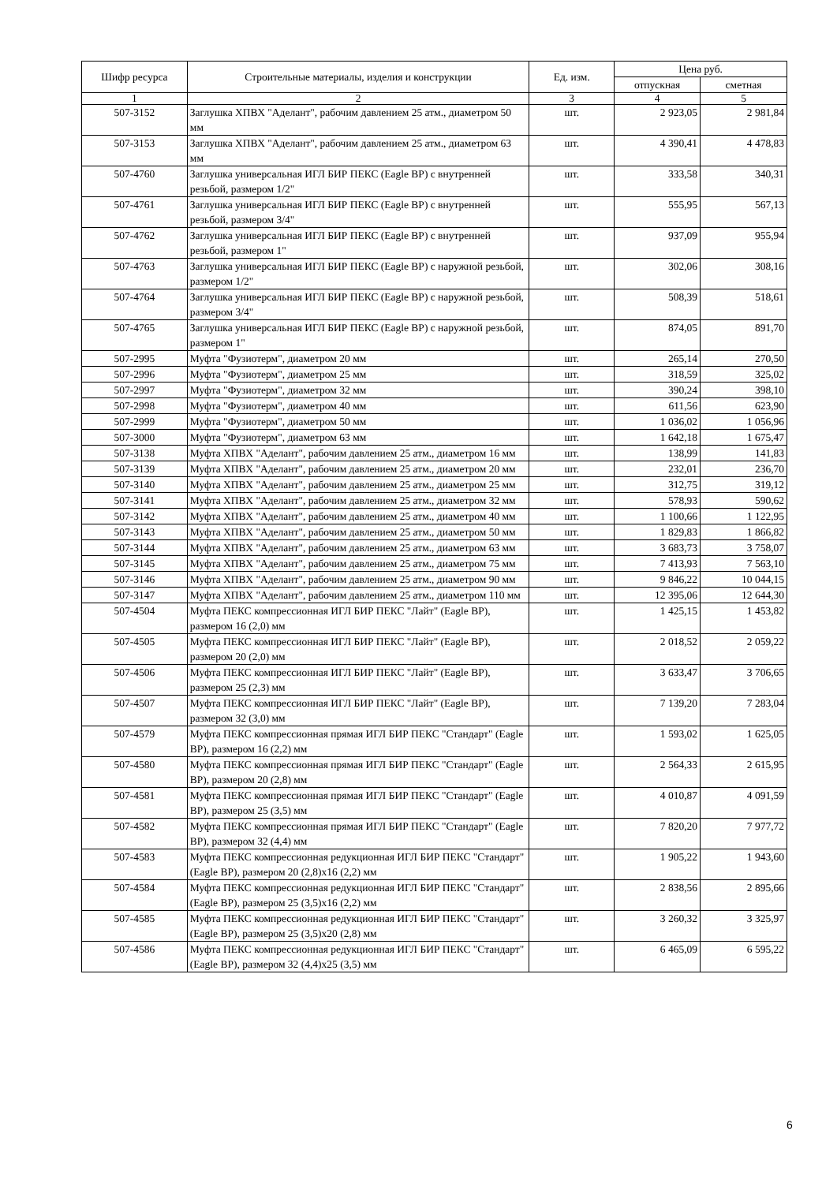| Шифр ресурса | Строительные материалы, изделия и конструкции | Ед. изм. | Цена руб. | |
| --- | --- | --- | --- | --- |
| | | | отпускная | сметная |
| 1 | 2 | 3 | 4 | 5 |
| 507-3152 | Заглушка ХПВХ "Аделант", рабочим давлением 25 атм., диаметром 50 мм | шт. | 2 923,05 | 2 981,84 |
| 507-3153 | Заглушка ХПВХ "Аделант", рабочим давлением 25 атм., диаметром 63 мм | шт. | 4 390,41 | 4 478,83 |
| 507-4760 | Заглушка универсальная ИГЛ БИР ПЕКС (Eagle BP) с внутренней резьбой, размером 1/2" | шт. | 333,58 | 340,31 |
| 507-4761 | Заглушка универсальная ИГЛ БИР ПЕКС (Eagle BP) с внутренней резьбой, размером 3/4" | шт. | 555,95 | 567,13 |
| 507-4762 | Заглушка универсальная ИГЛ БИР ПЕКС (Eagle BP) с внутренней резьбой, размером 1" | шт. | 937,09 | 955,94 |
| 507-4763 | Заглушка универсальная ИГЛ БИР ПЕКС (Eagle BP) с наружной резьбой, размером 1/2" | шт. | 302,06 | 308,16 |
| 507-4764 | Заглушка универсальная ИГЛ БИР ПЕКС (Eagle BP) с наружной резьбой, размером 3/4" | шт. | 508,39 | 518,61 |
| 507-4765 | Заглушка универсальная ИГЛ БИР ПЕКС (Eagle BP) с наружной резьбой, размером 1" | шт. | 874,05 | 891,70 |
| 507-2995 | Муфта "Фузиотерм", диаметром 20 мм | шт. | 265,14 | 270,50 |
| 507-2996 | Муфта "Фузиотерм", диаметром 25 мм | шт. | 318,59 | 325,02 |
| 507-2997 | Муфта "Фузиотерм", диаметром 32 мм | шт. | 390,24 | 398,10 |
| 507-2998 | Муфта "Фузиотерм", диаметром 40 мм | шт. | 611,56 | 623,90 |
| 507-2999 | Муфта "Фузиотерм", диаметром 50 мм | шт. | 1 036,02 | 1 056,96 |
| 507-3000 | Муфта "Фузиотерм", диаметром 63 мм | шт. | 1 642,18 | 1 675,47 |
| 507-3138 | Муфта ХПВХ "Аделант", рабочим давлением 25 атм., диаметром 16 мм | шт. | 138,99 | 141,83 |
| 507-3139 | Муфта ХПВХ "Аделант", рабочим давлением 25 атм., диаметром 20 мм | шт. | 232,01 | 236,70 |
| 507-3140 | Муфта ХПВХ "Аделант", рабочим давлением 25 атм., диаметром 25 мм | шт. | 312,75 | 319,12 |
| 507-3141 | Муфта ХПВХ "Аделант", рабочим давлением 25 атм., диаметром 32 мм | шт. | 578,93 | 590,62 |
| 507-3142 | Муфта ХПВХ "Аделант", рабочим давлением 25 атм., диаметром 40 мм | шт. | 1 100,66 | 1 122,95 |
| 507-3143 | Муфта ХПВХ "Аделант", рабочим давлением 25 атм., диаметром 50 мм | шт. | 1 829,83 | 1 866,82 |
| 507-3144 | Муфта ХПВХ "Аделант", рабочим давлением 25 атм., диаметром 63 мм | шт. | 3 683,73 | 3 758,07 |
| 507-3145 | Муфта ХПВХ "Аделант", рабочим давлением 25 атм., диаметром 75 мм | шт. | 7 413,93 | 7 563,10 |
| 507-3146 | Муфта ХПВХ "Аделант", рабочим давлением 25 атм., диаметром 90 мм | шт. | 9 846,22 | 10 044,15 |
| 507-3147 | Муфта ХПВХ "Аделант", рабочим давлением 25 атм., диаметром 110 мм | шт. | 12 395,06 | 12 644,30 |
| 507-4504 | Муфта ПЕКС компрессионная ИГЛ БИР ПЕКС "Лайт" (Eagle BP), размером 16 (2,0) мм | шт. | 1 425,15 | 1 453,82 |
| 507-4505 | Муфта ПЕКС компрессионная ИГЛ БИР ПЕКС "Лайт" (Eagle BP), размером 20 (2,0) мм | шт. | 2 018,52 | 2 059,22 |
| 507-4506 | Муфта ПЕКС компрессионная ИГЛ БИР ПЕКС "Лайт" (Eagle BP), размером 25 (2,3) мм | шт. | 3 633,47 | 3 706,65 |
| 507-4507 | Муфта ПЕКС компрессионная ИГЛ БИР ПЕКС "Лайт" (Eagle BP), размером 32 (3,0) мм | шт. | 7 139,20 | 7 283,04 |
| 507-4579 | Муфта ПЕКС компрессионная прямая ИГЛ БИР ПЕКС "Стандарт" (Eagle BP), размером 16 (2,2) мм | шт. | 1 593,02 | 1 625,05 |
| 507-4580 | Муфта ПЕКС компрессионная прямая ИГЛ БИР ПЕКС "Стандарт" (Eagle BP), размером 20 (2,8) мм | шт. | 2 564,33 | 2 615,95 |
| 507-4581 | Муфта ПЕКС компрессионная прямая ИГЛ БИР ПЕКС "Стандарт" (Eagle BP), размером 25 (3,5) мм | шт. | 4 010,87 | 4 091,59 |
| 507-4582 | Муфта ПЕКС компрессионная прямая ИГЛ БИР ПЕКС "Стандарт" (Eagle BP), размером 32 (4,4) мм | шт. | 7 820,20 | 7 977,72 |
| 507-4583 | Муфта ПЕКС компрессионная редукционная ИГЛ БИР ПЕКС "Стандарт" (Eagle BP), размером 20 (2,8)х16 (2,2) мм | шт. | 1 905,22 | 1 943,60 |
| 507-4584 | Муфта ПЕКС компрессионная редукционная ИГЛ БИР ПЕКС "Стандарт" (Eagle BP), размером 25 (3,5)х16 (2,2) мм | шт. | 2 838,56 | 2 895,66 |
| 507-4585 | Муфта ПЕКС компрессионная редукционная ИГЛ БИР ПЕКС "Стандарт" (Eagle BP), размером 25 (3,5)х20 (2,8) мм | шт. | 3 260,32 | 3 325,97 |
| 507-4586 | Муфта ПЕКС компрессионная редукционная ИГЛ БИР ПЕКС "Стандарт" (Eagle BP), размером 32 (4,4)х25 (3,5) мм | шт. | 6 465,09 | 6 595,22 |
6